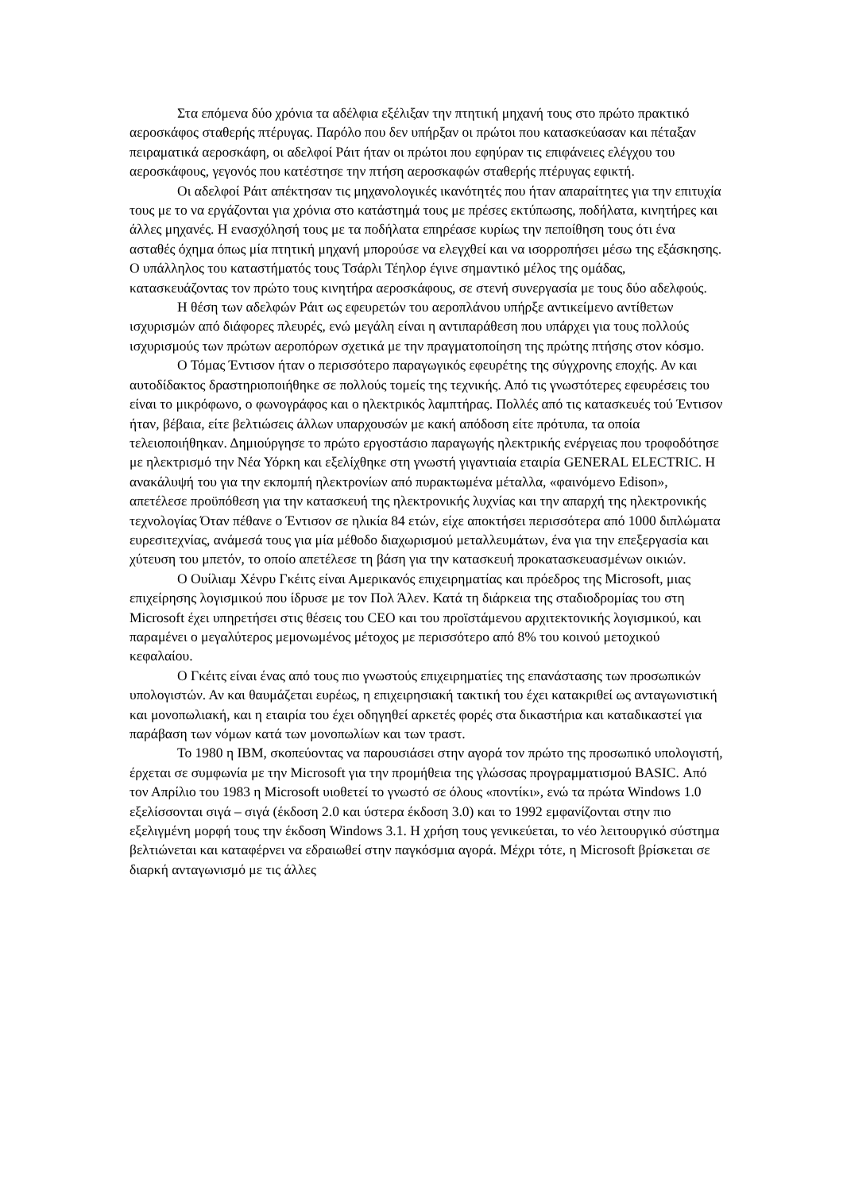Στα επόμενα δύο χρόνια τα αδέλφια εξέλιξαν την πτητική μηχανή τους στο πρώτο πρακτικό αεροσκάφος σταθερής πτέρυγας. Παρόλο που δεν υπήρξαν οι πρώτοι που κατασκεύασαν και πέταξαν πειραματικά αεροσκάφη, οι αδελφοί Ράιτ ήταν οι πρώτοι που εφηύραν τις επιφάνειες ελέγχου του αεροσκάφους, γεγονός που κατέστησε την πτήση αεροσκαφών σταθερής πτέρυγας εφικτή.
Οι αδελφοί Ράιτ απέκτησαν τις μηχανολογικές ικανότητές που ήταν απαραίτητες για την επιτυχία τους με το να εργάζονται για χρόνια στο κατάστημά τους με πρέσες εκτύπωσης, ποδήλατα, κινητήρες και άλλες μηχανές. Η ενασχόλησή τους με τα ποδήλατα επηρέασε κυρίως την πεποίθηση τους ότι ένα ασταθές όχημα όπως μία πτητική μηχανή μπορούσε να ελεγχθεί και να ισορροπήσει μέσω της εξάσκησης. Ο υπάλληλος του καταστήματός τους Τσάρλι Τέηλορ έγινε σημαντικό μέλος της ομάδας, κατασκευάζοντας τον πρώτο τους κινητήρα αεροσκάφους, σε στενή συνεργασία με τους δύο αδελφούς.
Η θέση των αδελφών Ράιτ ως εφευρετών του αεροπλάνου υπήρξε αντικείμενο αντίθετων ισχυρισμών από διάφορες πλευρές, ενώ μεγάλη είναι η αντιπαράθεση που υπάρχει για τους πολλούς ισχυρισμούς των πρώτων αεροπόρων σχετικά με την πραγματοποίηση της πρώτης πτήσης στον κόσμο.
Ο Τόμας Έντισον ήταν ο περισσότερο παραγωγικός εφευρέτης της σύγχρονης εποχής. Αν και αυτοδίδακτος δραστηριοποιήθηκε σε πολλούς τομείς της τεχνικής. Από τις γνωστότερες εφευρέσεις του είναι το μικρόφωνο, ο φωνογράφος και ο ηλεκτρικός λαμπτήρας. Πολλές από τις κατασκευές τού Έντισον ήταν, βέβαια, είτε βελτιώσεις άλλων υπαρχουσών με κακή απόδοση είτε πρότυπα, τα οποία τελειοποιήθηκαν. Δημιούργησε το πρώτο εργοστάσιο παραγωγής ηλεκτρικής ενέργειας που τροφοδότησε με ηλεκτρισμό την Νέα Υόρκη και εξελίχθηκε στη γνωστή γιγαντιαία εταιρία GENERAL ELECTRIC. Η ανακάλυψή του για την εκπομπή ηλεκτρονίων από πυρακτωμένα μέταλλα, «φαινόμενο Edison», απετέλεσε προϋπόθεση για την κατασκευή της ηλεκτρονικής λυχνίας και την απαρχή της ηλεκτρονικής τεχνολογίας Όταν πέθανε ο Έντισον σε ηλικία 84 ετών, είχε αποκτήσει περισσότερα από 1000 διπλώματα ευρεσιτεχνίας, ανάμεσά τους για μία μέθοδο διαχωρισμού μεταλλευμάτων, ένα για την επεξεργασία και χύτευση του μπετόν, το οποίο απετέλεσε τη βάση για την κατασκευή προκατασκευασμένων οικιών.
Ο Ουίλιαμ Χένρυ Γκέιτς είναι Αμερικανός επιχειρηματίας και πρόεδρος της Microsoft, μιας επιχείρησης λογισμικού που ίδρυσε με τον Πολ Άλεν. Κατά τη διάρκεια της σταδιοδρομίας του στη Microsoft έχει υπηρετήσει στις θέσεις του CEO και του προϊστάμενου αρχιτεκτονικής λογισμικού, και παραμένει ο μεγαλύτερος μεμονωμένος μέτοχος με περισσότερο από 8% του κοινού μετοχικού κεφαλαίου.
Ο Γκέιτς είναι ένας από τους πιο γνωστούς επιχειρηματίες της επανάστασης των προσωπικών υπολογιστών. Αν και θαυμάζεται ευρέως, η επιχειρησιακή τακτική του έχει κατακριθεί ως ανταγωνιστική και μονοπωλιακή, και η εταιρία του έχει οδηγηθεί αρκετές φορές στα δικαστήρια και καταδικαστεί για παράβαση των νόμων κατά των μονοπωλίων και των τραστ.
Το 1980 η IBM, σκοπεύοντας να παρουσιάσει στην αγορά τον πρώτο της προσωπικό υπολογιστή, έρχεται σε συμφωνία με την Microsoft για την προμήθεια της γλώσσας προγραμματισμού BASIC. Από τον Απρίλιο του 1983 η Microsoft υιοθετεί το γνωστό σε όλους «ποντίκι», ενώ τα πρώτα Windows 1.0 εξελίσσονται σιγά – σιγά (έκδοση 2.0 και ύστερα έκδοση 3.0) και το 1992 εμφανίζονται στην πιο εξελιγμένη μορφή τους την έκδοση Windows 3.1. Η χρήση τους γενικεύεται, το νέο λειτουργικό σύστημα βελτιώνεται και καταφέρνει να εδραιωθεί στην παγκόσμια αγορά. Μέχρι τότε, η Microsoft βρίσκεται σε διαρκή ανταγωνισμό με τις άλλες